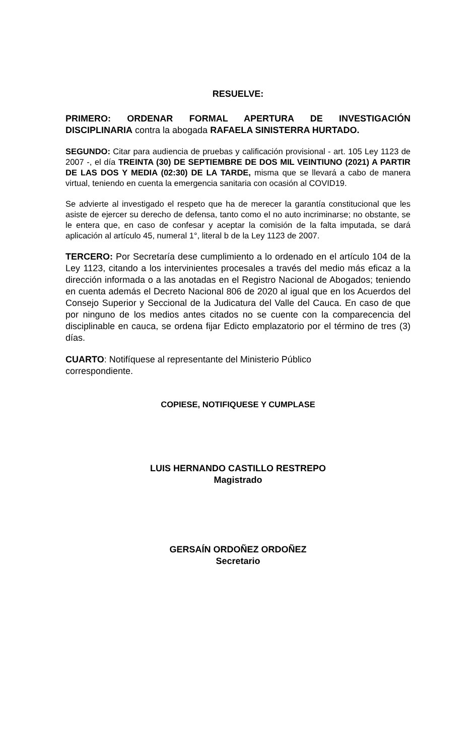RESUELVE:
PRIMERO: ORDENAR FORMAL APERTURA DE INVESTIGACIÓN DISCIPLINARIA contra la abogada RAFAELA SINISTERRA HURTADO.
SEGUNDO: Citar para audiencia de pruebas y calificación provisional - art. 105 Ley 1123 de 2007 -, el día TREINTA (30) DE SEPTIEMBRE DE DOS MIL VEINTIUNO (2021) A PARTIR DE LAS DOS Y MEDIA (02:30) DE LA TARDE, misma que se llevará a cabo de manera virtual, teniendo en cuenta la emergencia sanitaria con ocasión al COVID19.
Se advierte al investigado el respeto que ha de merecer la garantía constitucional que les asiste de ejercer su derecho de defensa, tanto como el no auto incriminarse; no obstante, se le entera que, en caso de confesar y aceptar la comisión de la falta imputada, se dará aplicación al artículo 45, numeral 1°, literal b de la Ley 1123 de 2007.
TERCERO: Por Secretaría dese cumplimiento a lo ordenado en el artículo 104 de la Ley 1123, citando a los intervinientes procesales a través del medio más eficaz a la dirección informada o a las anotadas en el Registro Nacional de Abogados; teniendo en cuenta además el Decreto Nacional 806 de 2020 al igual que en los Acuerdos del Consejo Superior y Seccional de la Judicatura del Valle del Cauca. En caso de que por ninguno de los medios antes citados no se cuente con la comparecencia del disciplinable en cauca, se ordena fijar Edicto emplazatorio por el término de tres (3) días.
CUARTO: Notifíquese al representante del Ministerio Público
correspondiente.
COPIESE, NOTIFIQUESE Y CUMPLASE
LUIS HERNANDO CASTILLO RESTREPO
Magistrado
GERSAÍN ORDOÑEZ ORDOÑEZ
Secretario